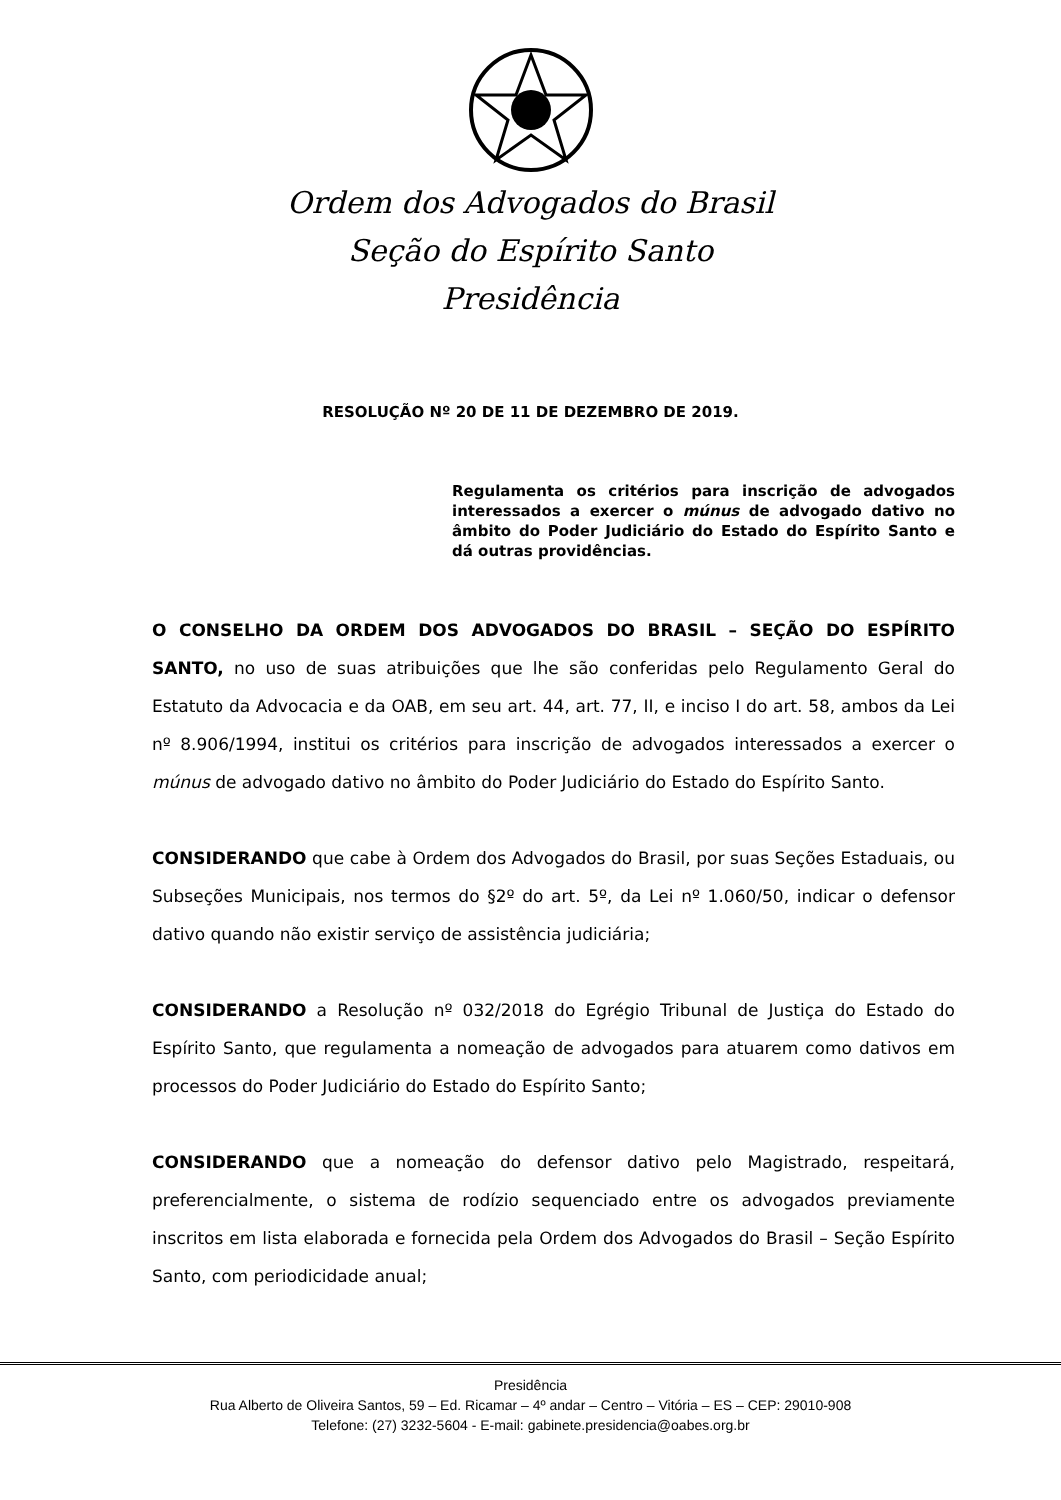Ordem dos Advogados do Brasil
Seção do Espírito Santo
Presidência
RESOLUÇÃO Nº 20 DE 11 DE DEZEMBRO DE 2019.
Regulamenta os critérios para inscrição de advogados interessados a exercer o múnus de advogado dativo no âmbito do Poder Judiciário do Estado do Espírito Santo e dá outras providências.
O CONSELHO DA ORDEM DOS ADVOGADOS DO BRASIL – SEÇÃO DO ESPÍRITO SANTO, no uso de suas atribuições que lhe são conferidas pelo Regulamento Geral do Estatuto da Advocacia e da OAB, em seu art. 44, art. 77, II, e inciso I do art. 58, ambos da Lei nº 8.906/1994, institui os critérios para inscrição de advogados interessados a exercer o múnus de advogado dativo no âmbito do Poder Judiciário do Estado do Espírito Santo.
CONSIDERANDO que cabe à Ordem dos Advogados do Brasil, por suas Seções Estaduais, ou Subseções Municipais, nos termos do §2º do art. 5º, da Lei nº 1.060/50, indicar o defensor dativo quando não existir serviço de assistência judiciária;
CONSIDERANDO a Resolução nº 032/2018 do Egrégio Tribunal de Justiça do Estado do Espírito Santo, que regulamenta a nomeação de advogados para atuarem como dativos em processos do Poder Judiciário do Estado do Espírito Santo;
CONSIDERANDO que a nomeação do defensor dativo pelo Magistrado, respeitará, preferencialmente, o sistema de rodízio sequenciado entre os advogados previamente inscritos em lista elaborada e fornecida pela Ordem dos Advogados do Brasil – Seção Espírito Santo, com periodicidade anual;
Presidência
Rua Alberto de Oliveira Santos, 59 – Ed. Ricamar – 4º andar – Centro – Vitória – ES – CEP: 29010-908
Telefone: (27) 3232-5604 - E-mail: gabinete.presidencia@oabes.org.br